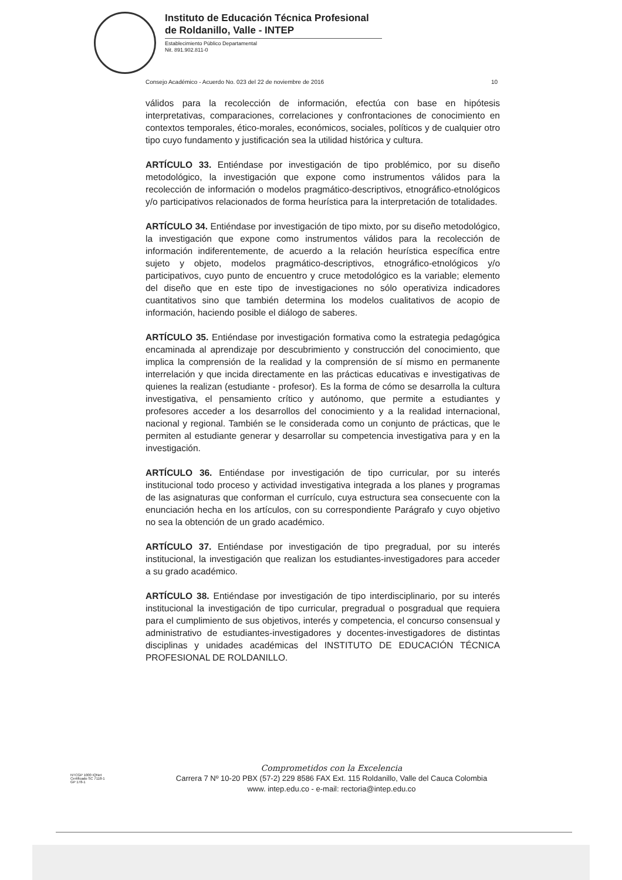Instituto de Educación Técnica Profesional
de Roldanillo, Valle - INTEP
Establecimiento Público Departamental
Nit. 891.902.811-0
Consejo Académico - Acuerdo No. 023 del 22 de noviembre de 2016 10
válidos para la recolección de información, efectúa con base en hipótesis interpretativas, comparaciones, correlaciones y confrontaciones de conocimiento en contextos temporales, ético-morales, económicos, sociales, políticos y de cualquier otro tipo cuyo fundamento y justificación sea la utilidad histórica y cultura.
ARTÍCULO 33. Entiéndase por investigación de tipo problémico, por su diseño metodológico, la investigación que expone como instrumentos válidos para la recolección de información o modelos pragmático-descriptivos, etnográfico-etnológicos y/o participativos relacionados de forma heurística para la interpretación de totalidades.
ARTÍCULO 34. Entiéndase por investigación de tipo mixto, por su diseño metodológico, la investigación que expone como instrumentos válidos para la recolección de información indiferentemente, de acuerdo a la relación heurística específica entre sujeto y objeto, modelos pragmático-descriptivos, etnográfico-etnológicos y/o participativos, cuyo punto de encuentro y cruce metodológico es la variable; elemento del diseño que en este tipo de investigaciones no sólo operativiza indicadores cuantitativos sino que también determina los modelos cualitativos de acopio de información, haciendo posible el diálogo de saberes.
ARTÍCULO 35. Entiéndase por investigación formativa como la estrategia pedagógica encaminada al aprendizaje por descubrimiento y construcción del conocimiento, que implica la comprensión de la realidad y la comprensión de sí mismo en permanente interrelación y que incida directamente en las prácticas educativas e investigativas de quienes la realizan (estudiante - profesor). Es la forma de cómo se desarrolla la cultura investigativa, el pensamiento crítico y autónomo, que permite a estudiantes y profesores acceder a los desarrollos del conocimiento y a la realidad internacional, nacional y regional. También se le considerada como un conjunto de prácticas, que le permiten al estudiante generar y desarrollar su competencia investigativa para y en la investigación.
ARTÍCULO 36. Entiéndase por investigación de tipo curricular, por su interés institucional todo proceso y actividad investigativa integrada a los planes y programas de las asignaturas que conforman el currículo, cuya estructura sea consecuente con la enunciación hecha en los artículos, con su correspondiente Parágrafo y cuyo objetivo no sea la obtención de un grado académico.
ARTÍCULO 37. Entiéndase por investigación de tipo pregradual, por su interés institucional, la investigación que realizan los estudiantes-investigadores para acceder a su grado académico.
ARTÍCULO 38. Entiéndase por investigación de tipo interdisciplinario, por su interés institucional la investigación de tipo curricular, pregradual o posgradual que requiera para el cumplimiento de sus objetivos, interés y competencia, el concurso consensual y administrativo de estudiantes-investigadores y docentes-investigadores de distintas disciplinas y unidades académicas del INSTITUTO DE EDUCACIÓN TÉCNICA PROFESIONAL DE ROLDANILLO.
NTCGP 1000 IQNet
Certificado SC 7118-1
GP 178-1
Comprometidos con la Excelencia
Carrera 7 Nº 10-20 PBX (57-2) 229 8586 FAX Ext. 115 Roldanillo, Valle del Cauca Colombia
www. intep.edu.co - e-mail: rectoria@intep.edu.co